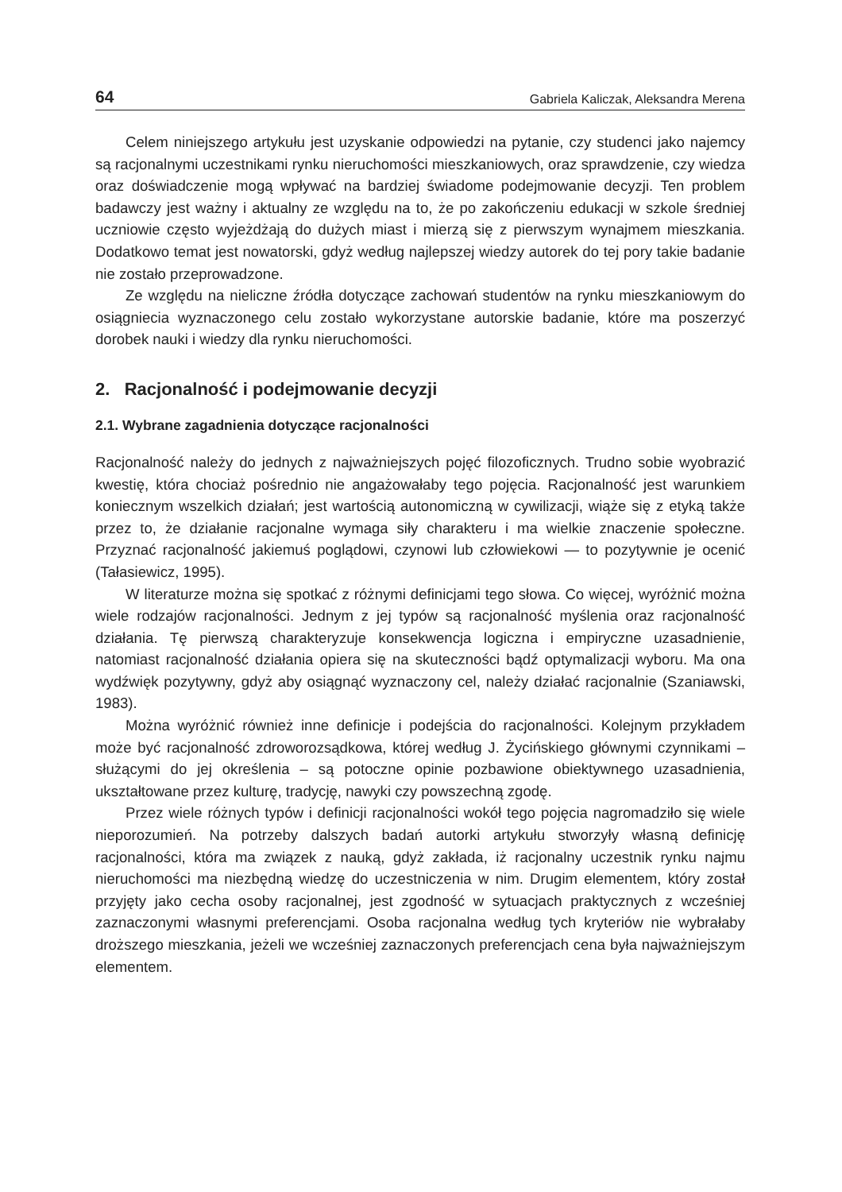64 Gabriela Kaliczak, Aleksandra Merena
Celem niniejszego artykułu jest uzyskanie odpowiedzi na pytanie, czy studenci jako najemcy są racjonalnymi uczestnikami rynku nieruchomości mieszkaniowych, oraz sprawdzenie, czy wiedza oraz doświadczenie mogą wpływać na bardziej świadome podejmowanie decyzji. Ten problem badawczy jest ważny i aktualny ze względu na to, że po zakończeniu edukacji w szkole średniej uczniowie często wyjeżdżają do dużych miast i mierzą się z pierwszym wynajmem mieszkania. Dodatkowo temat jest nowatorski, gdyż według najlepszej wiedzy autorek do tej pory takie badanie nie zostało przeprowadzone.
Ze względu na nieliczne źródła dotyczące zachowań studentów na rynku mieszkaniowym do osiągniecia wyznaczonego celu zostało wykorzystane autorskie badanie, które ma poszerzyć dorobek nauki i wiedzy dla rynku nieruchomości.
2. Racjonalność i podejmowanie decyzji
2.1. Wybrane zagadnienia dotyczące racjonalności
Racjonalność należy do jednych z najważniejszych pojęć filozoficznych. Trudno sobie wyobrazić kwestię, która chociaż pośrednio nie angażowałaby tego pojęcia. Racjonalność jest warunkiem koniecznym wszelkich działań; jest wartością autonomiczną w cywilizacji, wiąże się z etyką także przez to, że działanie racjonalne wymaga siły charakteru i ma wielkie znaczenie społeczne. Przyznać racjonalność jakiemuś poglądowi, czynowi lub człowiekowi — to pozytywnie je ocenić (Tałasiewicz, 1995).
W literaturze można się spotkać z różnymi definicjami tego słowa. Co więcej, wyróżnić można wiele rodzajów racjonalności. Jednym z jej typów są racjonalność myślenia oraz racjonalność działania. Tę pierwszą charakteryzuje konsekwencja logiczna i empiryczne uzasadnienie, natomiast racjonalność działania opiera się na skuteczności bądź optymalizacji wyboru. Ma ona wydźwięk pozytywny, gdyż aby osiągnąć wyznaczony cel, należy działać racjonalnie (Szaniawski, 1983).
Można wyróżnić również inne definicje i podejścia do racjonalności. Kolejnym przykładem może być racjonalność zdroworozsądkowa, której według J. Życińskiego głównymi czynnikami – służącymi do jej określenia – są potoczne opinie pozbawione obiektywnego uzasadnienia, ukształtowane przez kulturę, tradycję, nawyki czy powszechną zgodę.
Przez wiele różnych typów i definicji racjonalności wokół tego pojęcia nagromadziło się wiele nieporozumień. Na potrzeby dalszych badań autorki artykułu stworzyły własną definicję racjonalności, która ma związek z nauką, gdyż zakłada, iż racjonalny uczestnik rynku najmu nieruchomości ma niezbędną wiedzę do uczestniczenia w nim. Drugim elementem, który został przyjęty jako cecha osoby racjonalnej, jest zgodność w sytuacjach praktycznych z wcześniej zaznaczonymi własnymi preferencjami. Osoba racjonalna według tych kryteriów nie wybrałaby droższego mieszkania, jeżeli we wcześniej zaznaczonych preferencjach cena była najważniejszym elementem.